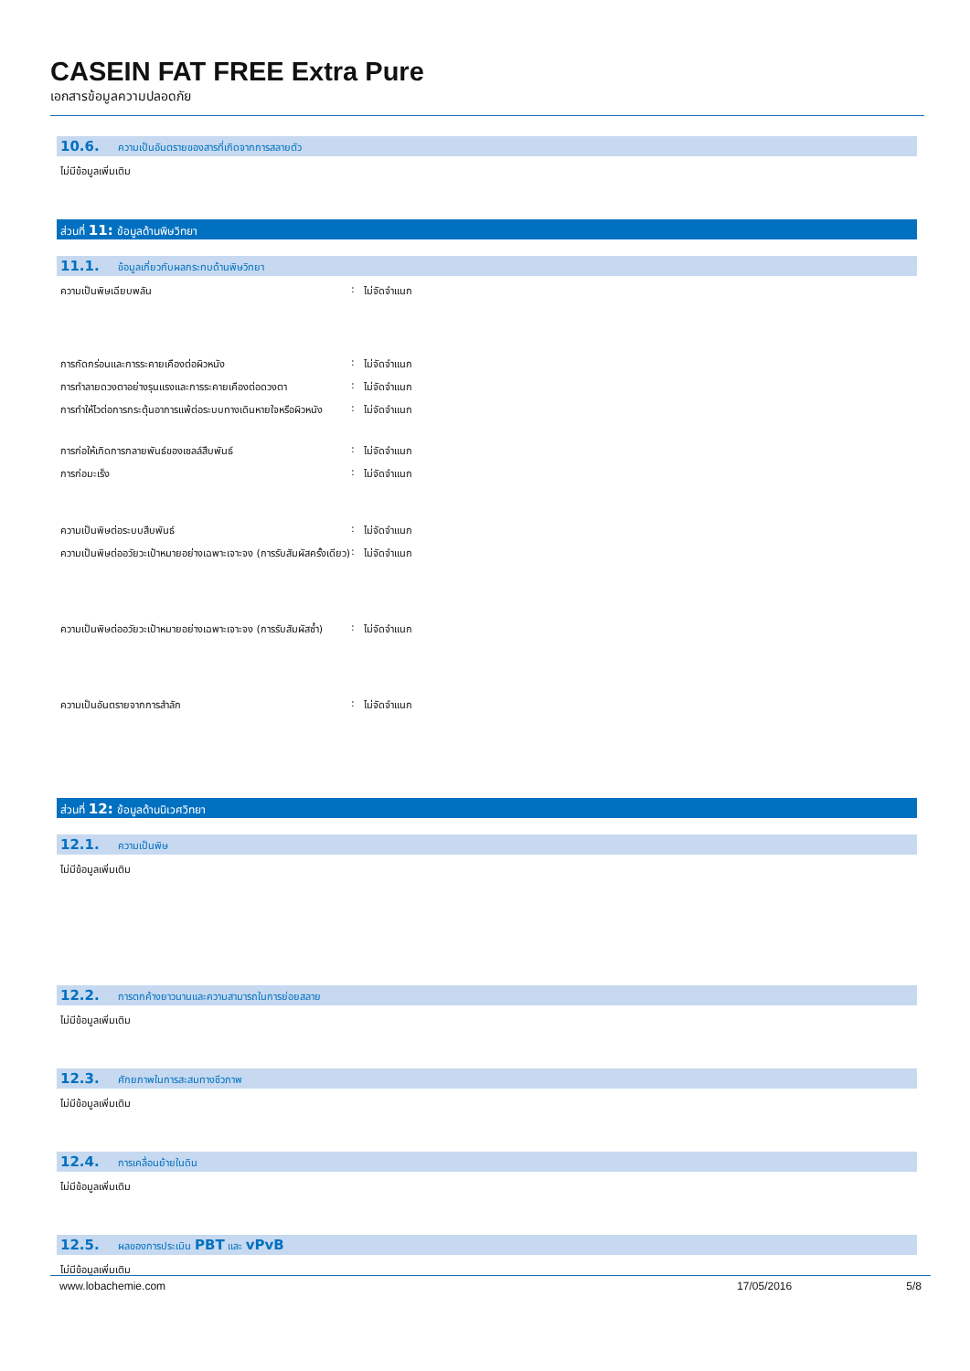CASEIN FAT FREE Extra Pure
เอกสารข้อมูลความปลอดภัย
10.6. ความเป็นอันตรายของสารที่เกิดจากการสลายตัว
ไม่มีข้อมูลเพิ่มเติม
ส่วนที่ 11: ข้อมูลด้านพิษวิทยา
11.1. ข้อมูลเกี่ยวกับผลกระทบด้านพิษวิทยา
ความเป็นพิษเฉียบพลัน : ไม่จัดจำแนก
การกัดกร่อนและการระคายเคืองต่อผิวหนัง : ไม่จัดจำแนก
การทำลายดวงตาอย่างรุนแรงและการระคายเคืองต่อดวงตา : ไม่จัดจำแนก
การทำให้ไวต่อการกระตุ้นอาการแพ้ต่อระบบทางเดินหายใจหรือผิวหนัง
: ไม่จัดจำแนก
การก่อให้เกิดการกลายพันธ์ของเซลล์สืบพันธ์ : ไม่จัดจำแนก
การก่อมะเร็ง : ไม่จัดจำแนก
ความเป็นพิษต่อระบบสืบพันธ์ : ไม่จัดจำแนก
ความเป็นพิษต่ออวัยวะเป้าหมายอย่างเฉพาะเจาะจง (การรับสัมผัสครั้งเดียว)
: ไม่จัดจำแนก
ความเป็นพิษต่ออวัยวะเป้าหมายอย่างเฉพาะเจาะจง (การรับสัมผัสซ้ำ)
: ไม่จัดจำแนก
ความเป็นอันตรายจากการสำลัก : ไม่จัดจำแนก
ส่วนที่ 12: ข้อมูลด้านนิเวศวิทยา
12.1. ความเป็นพิษ
ไม่มีข้อมูลเพิ่มเติม
12.2. การตกค้างยาวนานและความสามารถในการย่อยสลาย
ไม่มีข้อมูลเพิ่มเติม
12.3. ศักยภาพในการสะสมทางชีวภาพ
ไม่มีข้อมูลเพิ่มเติม
12.4. การเคลื่อนย้ายในดิน
ไม่มีข้อมูลเพิ่มเติม
12.5. ผลของการประเมิน PBT และ vPvB
ไม่มีข้อมูลเพิ่มเติม
www.lobachemie.com 17/05/2016 5/8